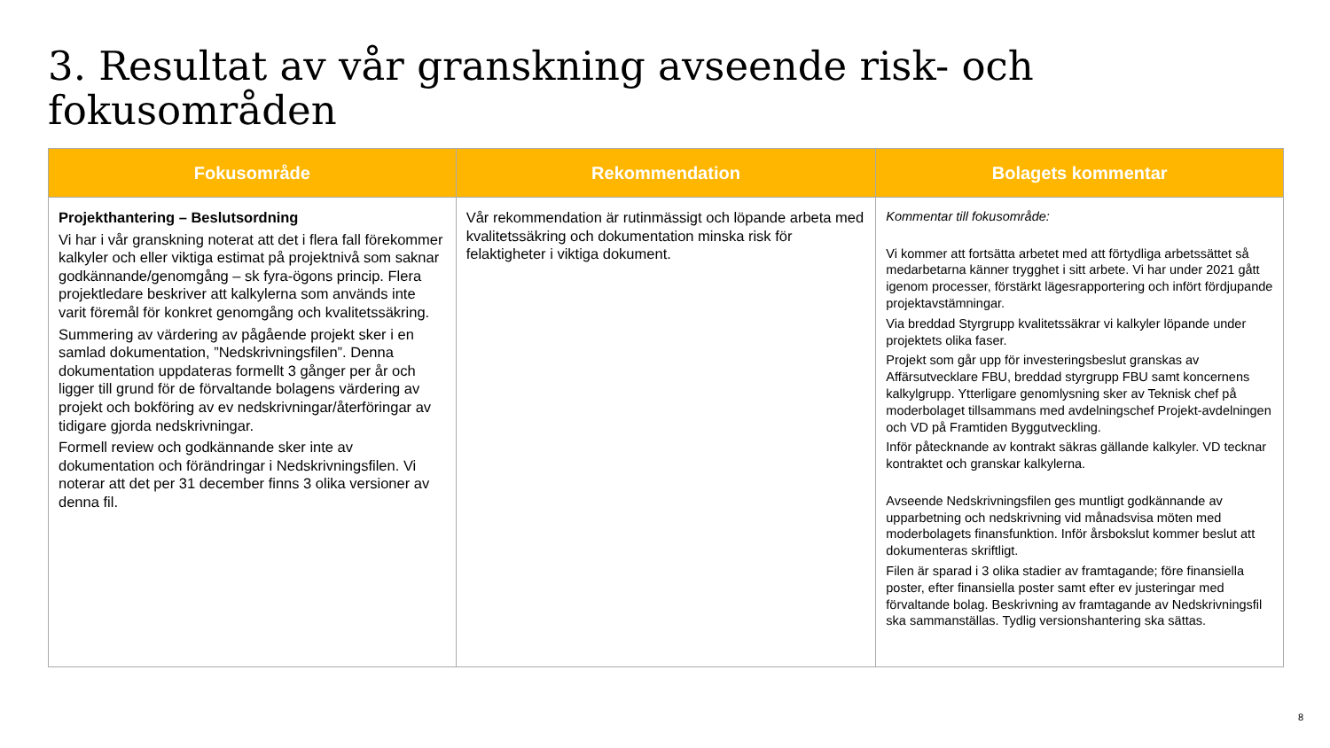3. Resultat av vår granskning avseende risk- och fokusområden
| Fokusområde | Rekommendation | Bolagets kommentar |
| --- | --- | --- |
| Projekthantering – Beslutsordning Vi har i vår granskning noterat att det i flera fall förekommer kalkyler och eller viktiga estimat på projektnivå som saknar godkännande/genomgång – sk fyra-ögons princip. Flera projektledare beskriver att kalkylerna som används inte varit föremål för konkret genomgång och kvalitetssäkring. Summering av värdering av pågående projekt sker i en samlad dokumentation, ”Nedskrivningsfilen”. Denna dokumentation uppdateras formellt 3 gånger per år och ligger till grund för de förvaltande bolagens värdering av projekt och bokföring av ev nedskrivningar/återföringar av tidigare gjorda nedskrivningar. Formell review och godkännande sker inte av dokumentation och förändringar i Nedskrivningsfilen. Vi noterar att det per 31 december finns 3 olika versioner av denna fil. | Vår rekommendation är rutinmässigt och löpande arbeta med kvalitetssäkring och dokumentation minska risk för felaktigheter i viktiga dokument. | Kommentar till fokusområde: Vi kommer att fortsätta arbetet med att förtydliga arbetssättet så medarbetarna känner trygghet i sitt arbete. Vi har under 2021 gått igenom processer, förstärkt lägesrapportering och infört fördjupande projektavstämningar. Via breddad Styrgrupp kvalitetssäkrar vi kalkyler löpande under projektets olika faser. Projekt som går upp för investeringsbeslut granskas av Affärsutvecklare FBU, breddad styrgrupp FBU samt koncernens kalkylgrupp. Ytterligare genomlysning sker av Teknisk chef på moderbolaget tillsammans med avdelningschef Projekt-avdelningen och VD på Framtiden Byggutveckling. Inför påtecknande av kontrakt säkras gällande kalkyler. VD tecknar kontraktet och granskar kalkylerna. Avseende Nedskrivningsfilen ges muntligt godkännande av upparbetning och nedskrivning vid månadsvisa möten med moderbolagets finansfunktion. Inför årsbokslut kommer beslut att dokumenteras skriftligt. Filen är sparad i 3 olika stadier av framtagande; före finansiella poster, efter finansiella poster samt efter ev justeringar med förvaltande bolag. Beskrivning av framtagande av Nedskrivningsfil ska sammanställas. Tydlig versionshantering ska sättas. |
8